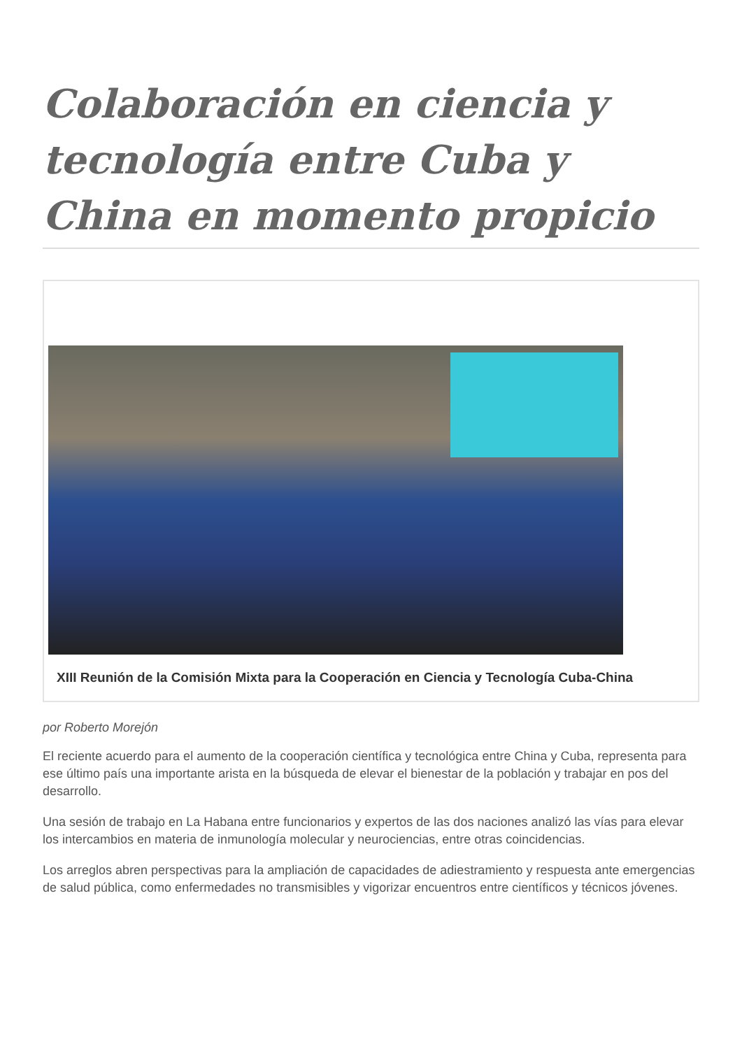Colaboración en ciencia y tecnología entre Cuba y China en momento propicio
XIII Reunión de la Comisión Mixta para la Cooperación en Ciencia y Tecnología Cuba-China
por Roberto Morejón
El reciente acuerdo para el aumento de la cooperación científica y tecnológica entre China y Cuba, representa para ese último país una importante arista en la búsqueda de elevar el bienestar de la población y trabajar en pos del desarrollo.
Una sesión de trabajo en La Habana entre funcionarios y expertos de las dos naciones analizó las vías para elevar los intercambios en materia de inmunología molecular y neurociencias, entre otras coincidencias.
Los arreglos abren perspectivas para la ampliación de capacidades de adiestramiento y respuesta ante emergencias de salud pública, como enfermedades no transmisibles y vigorizar encuentros entre científicos y técnicos jóvenes.